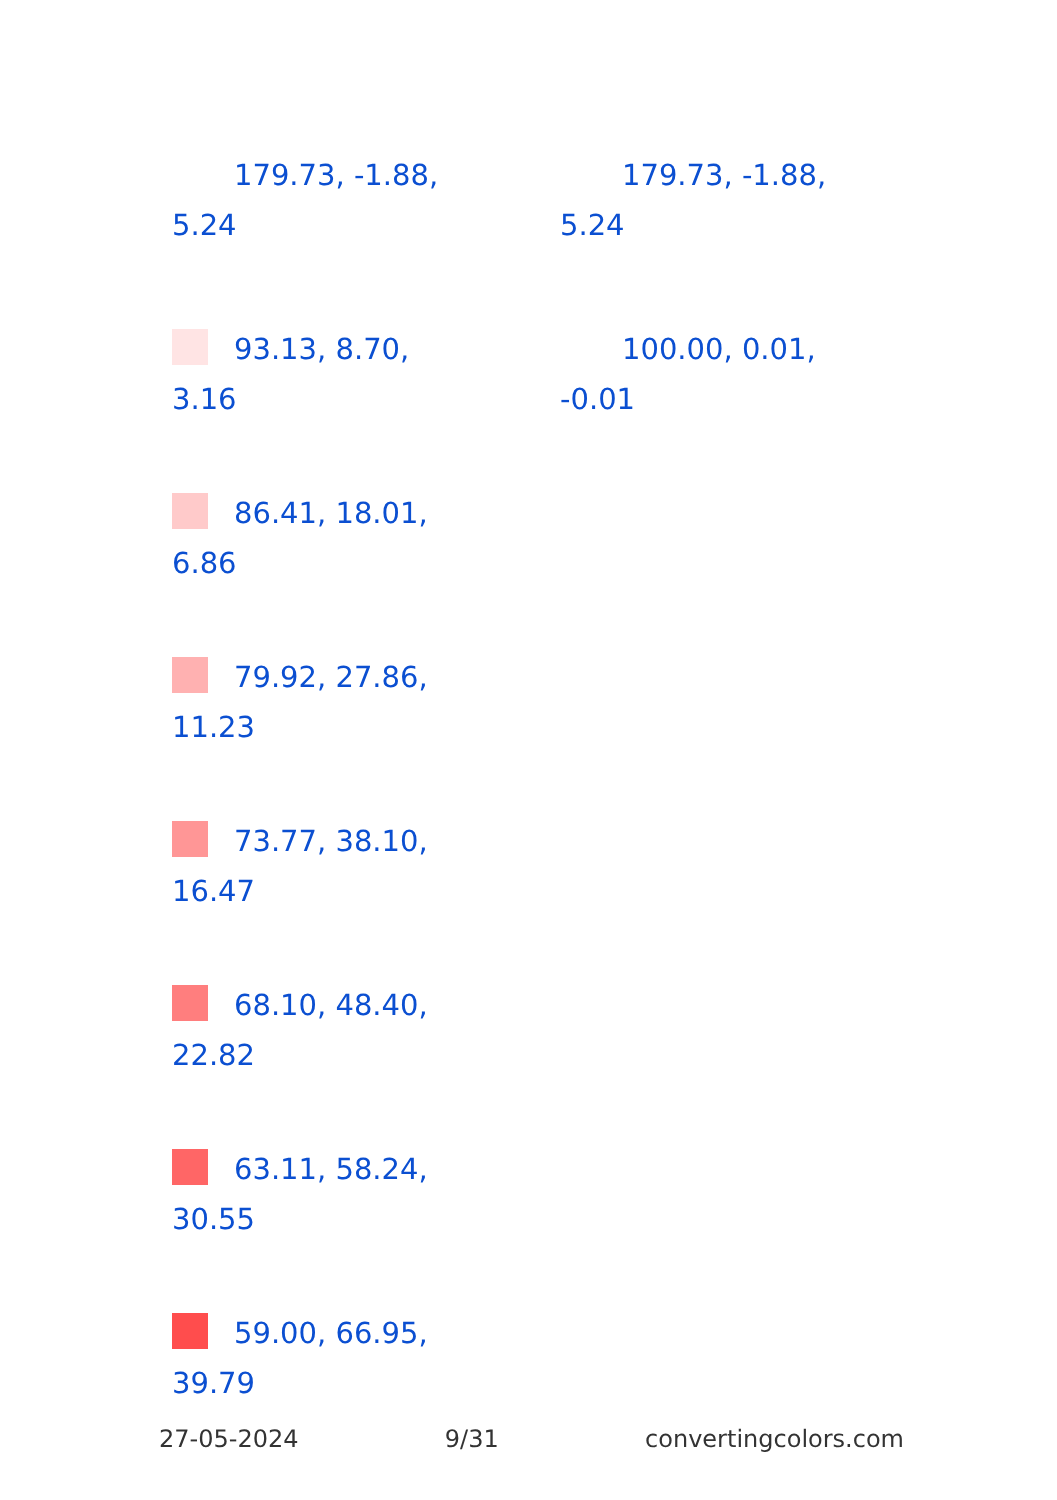179.73, -1.88, 5.24
93.13, 8.70, 3.16
86.41, 18.01, 6.86
79.92, 27.86, 11.23
73.77, 38.10, 16.47
68.10, 48.40, 22.82
63.11, 58.24, 30.55
59.00, 66.95, 39.79
179.73, -1.88, 5.24
100.00, 0.01, -0.01
27-05-2024 9/31 convertingcolors.com